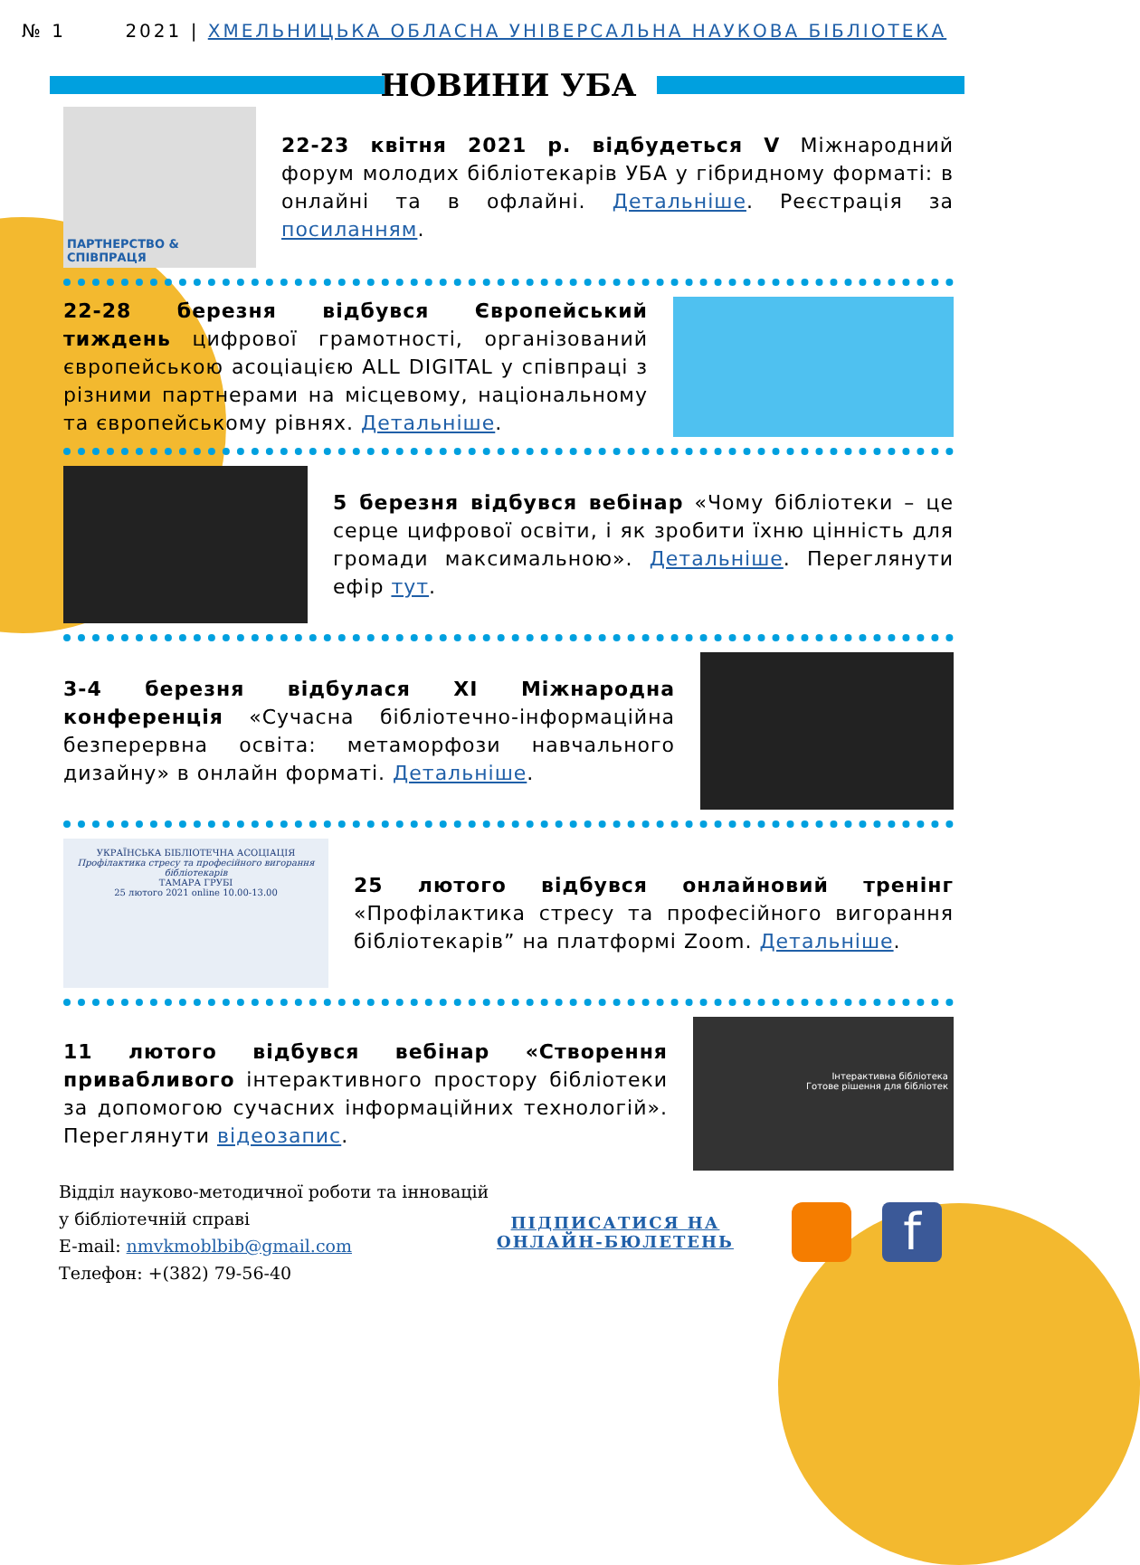№ 1 2021 | ХМЕЛЬНИЦЬКА ОБЛАСНА УНІВЕРСАЛЬНА НАУКОВА БІБЛІОТЕКА
НОВИНИ УБА
ПАРТНЕРСТВО & СПІВПРАЦЯ
22-23 квітня 2021 р. відбудеться V Міжнародний форум молодих бібліотекарів УБА у гібридному форматі: в онлайні та в офлайні. Детальніше. Реєстрація за посиланням.
22-28 березня відбувся Європейський тиждень цифрової грамотності, організований європейською асоціацією ALL DIGITAL у співпраці з різними партнерами на місцевому, національному та європейському рівнях. Детальніше.
5 березня відбувся вебінар «Чому бібліотеки – це серце цифрової освіти, і як зробити їхню цінність для громади максимальною». Детальніше. Переглянути ефір тут.
3-4 березня відбулася XI Міжнародна конференція «Сучасна бібліотечно-інформаційна безперервна освіта: метаморфози навчального дизайну» в онлайн форматі. Детальніше.
УКРАЇНСЬКА БІБЛІОТЕЧНА АСОЦІАЦІЯ
Профілактика стресу та професійного вигорання бібліотекарів
ТАМАРА ГРУБІ
25 лютого 2021 online 10.00-13.00
25 лютого відбувся онлайновий тренінг «Профілактика стресу та професійного вигорання бібліотекарів” на платформі Zoom. Детальніше.
11 лютого відбувся вебінар «Створення привабливого інтерактивного простору бібліотеки за допомогою сучасних інформаційних технологій». Переглянути відеозапис.
Інтерактивна бібліотека
Готове рішення для бібліотек
Відділ науково-методичної роботи та інновацій у бібліотечній справі
E-mail: nmvkmoblbib@gmail.com
Телефон: +(382) 79-56-40
ПІДПИСАТИСЯ НА ОНЛАЙН-БЮЛЕТЕНЬ
f